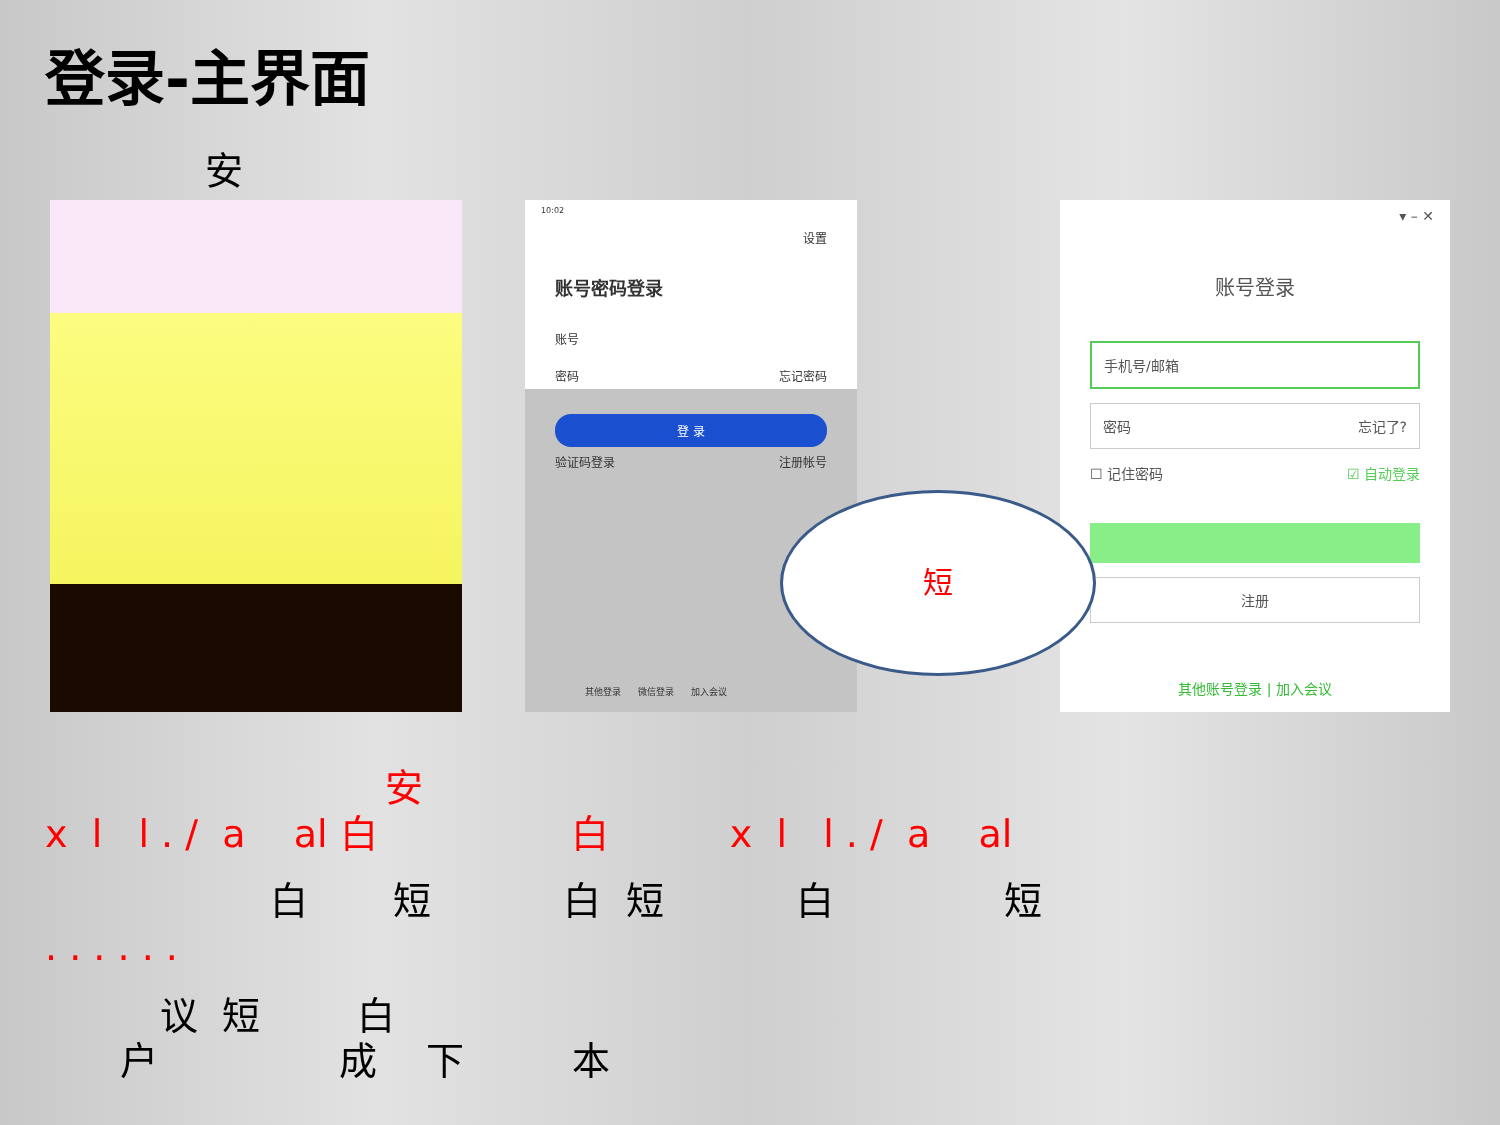登录-主界面
安
10:02
设置
账号密码登录
账号
密码 忘记密码
登 录
验证码登录 注册帐号
其他登录 微信登录 加入会议
▾ – ✕
账号登录
手机号/邮箱
密码 忘记了?
☐ 记住密码 ☑ 自动登录
注册
其他账号登录 | 加入会议
短
安
x l l . / a al 白 白 x l l . / a al
白 短 白 短 白 短
. . . . . .
议 短 白
户 成 下 本